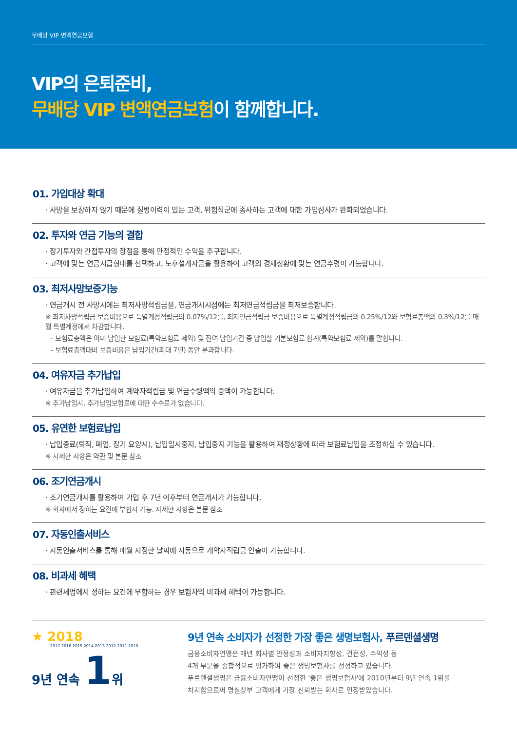무배당 VIP 변액연금보험
VIP의 은퇴준비,
무배당 VIP 변액연금보험이 함께합니다.
01. 가입대상 확대
· 사망을 보장하지 않기 때문에 질병이력이 있는 고객, 위험직군에 종사하는 고객에 대한 가입심사가 완화되었습니다.
02. 투자와 연금 기능의 결합
· 장기투자와 간접투자의 장점을 통해 안정적인 수익을 추구합니다.
· 고객에 맞는 연금지급형태를 선택하고, 노후설계자금을 활용하여 고객의 경제상황에 맞는 연금수령이 가능합니다.
03. 최저사망보증기능
· 연금개시 전 사망시에는 최저사망적립금을, 연금개시시점에는 최저연금적립금을 최저보증합니다.
※ 최저사망적립금 보증비용으로 특별계정적립금의 0.07%/12를, 최저연금적립금 보증비용으로 특별계정적립금의 0.25%/12와 보험료총액의 0.3%/12를 매월 특별계정에서 차감합니다.
– 보험료총액은 이미 납입한 보험료(특약보험료 제외) 및 잔여 납입기간 중 납입할 기본보험료 합계(특약보험료 제외)를 말합니다.
– 보험료총액대비 보증비용은 납입기간(최대 7년) 동안 부과합니다.
04. 여유자금 추가납입
· 여유자금을 추가납입하여 계약자적립금 및 연금수령액의 증액이 가능합니다.
※ 추가납입시, 추가납입보험료에 대한 수수료가 없습니다.
05. 유연한 보험료납입
· 납입종료(퇴직, 폐업, 장기 요양시), 납입일시중지, 납입중지 기능을 활용하여 재정상황에 따라 보험료납입을 조정하실 수 있습니다.
※ 자세한 사항은 약관 및 본문 참조
06. 조기연금개시
· 조기연금개시를 활용하여 가입 후 7년 이후부터 연금개시가 가능합니다.
※ 회사에서 정하는 요건에 부합시 가능. 자세한 사항은 본문 참조
07. 자동인출서비스
· 자동인출서비스를 통해 매월 지정한 날짜에 자동으로 계약자적립금 인출이 가능합니다.
08. 비과세 혜택
· 관련세법에서 정하는 요건에 부합하는 경우 보험차익 비과세 혜택이 가능합니다.
★ 2018
2017 2016 2015 2014 2013 2012 2011 2010
9년 연속 1위
9년 연속 소비자가 선정한 가장 좋은 생명보험사, 푸르덴셜생명
금융소비자연맹은 매년 회사별 안정성과 소비자지향성, 건전성, 수익성 등
4개 부문을 종합적으로 평가하여 좋은 생명보험사를 선정하고 있습니다.
푸르덴셜생명은 금융소비자연맹이 선정한 '좋은 생명보험사'에 2010년부터 9년 연속 1위를
차지함으로써 명실상부 고객에게 가장 신뢰받는 회사로 인정받았습니다.